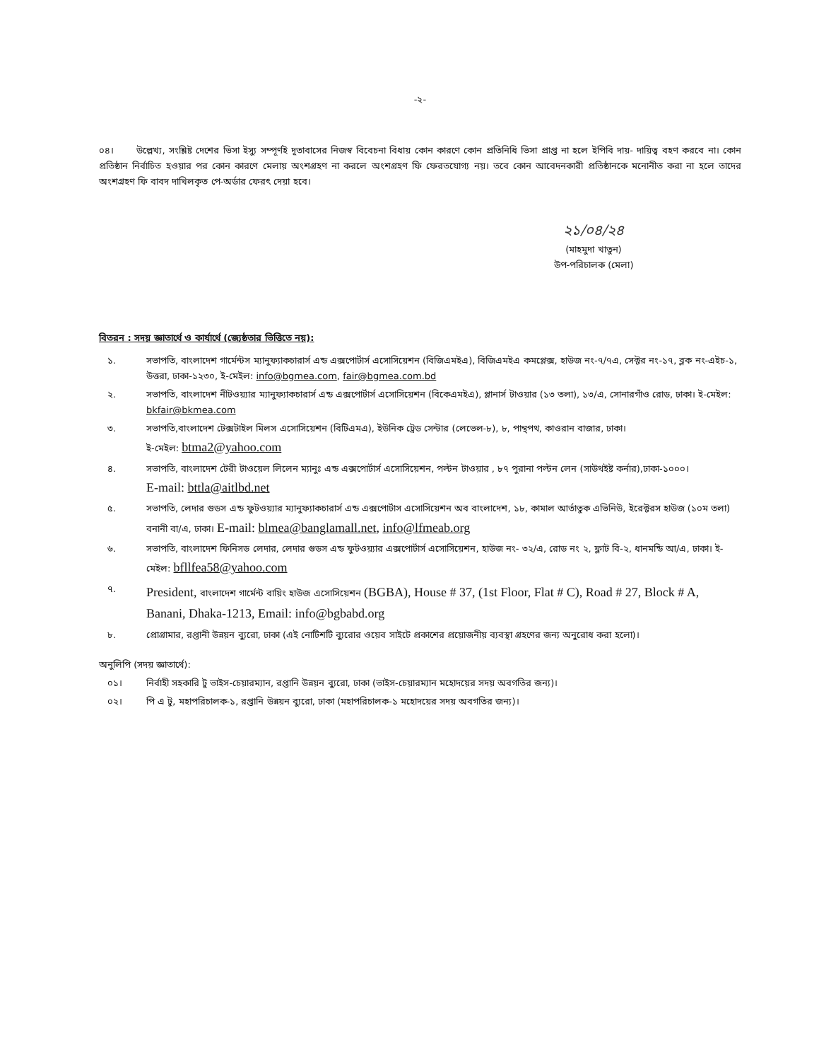-২-
০৪। উল্লেখ্য, সংশ্লিষ্ট দেশের ভিসা ইস্যু সম্পূর্ণই দূতাবাসের নিজস্ব বিবেচনা বিধায় কোন কারণে কোন প্রতিনিধি ভিসা প্রাপ্ত না হলে ইপিবি দায়- দায়িত্ব বহণ করবে না। কোন প্রতিষ্ঠান নির্বাচিত হওয়ার পর কোন কারণে মেলায় অংশগ্রহণ না করলে অংশগ্রহণ ফি ফেরতযোগ্য নয়। তবে কোন আবেদনকারী প্রতিষ্ঠানকে মনোনীত করা না হলে তাদের অংশগ্রহণ ফি বাবদ দাখিলকৃত পে-অর্ডার ফেরৎ দেয়া হবে।
২১/০৪/২৪
(মাহমুদা খাতুন)
উপ-পরিচালক (মেলা)
বিতরন : সদয় জ্ঞাতার্থে ও কার্যার্থে (জ্যেষ্ঠতার ভিত্তিতে নয়):
১. সভাপতি, বাংলাদেশ গার্মেন্টস ম্যানুফ্যাকচারার্স এন্ড এক্সপোর্টার্স এসোসিয়েশন (বিজিএমইএ), বিজিএমইএ কমপ্লেক্স, হাউজ নং-৭/৭এ, সেক্টর নং-১৭, ব্লক নং-এইচ-১, উত্তরা, ঢাকা-১২৩০, ই-মেইল: info@bgmea.com, fair@bgmea.com.bd
২. সভাপতি, বাংলাদেশ নীটওয়্যার ম্যানুফ্যাকচারার্স এন্ড এক্সপোর্টার্স এসোসিয়েশন (বিকেএমইএ), প্লানার্স টাওয়ার (১৩ তলা), ১৩/এ, সোনারগাঁও রোড, ঢাকা। ই-মেইল: bkfair@bkmea.com
৩. সভাপতি,বাংলাদেশ টেক্সটাইল মিলস এসোসিয়েশন (বিটিএমএ), ইউনিক ট্রেড সেন্টার (লেভেল-৮), ৮, পান্থপথ, কাওরান বাজার, ঢাকা।
ই-মেইল: btma2@yahoo.com
৪. সভাপতি, বাংলাদেশ টেরী টাওয়েল লিলেন ম্যানুঃ এন্ড এক্সপোর্টার্স এসোসিয়েশন, পল্টন টাওয়ার , ৮৭ পুরানা পল্টন লেন (সাউথইষ্ট কর্নার),ঢাকা-১০০০।
E-mail: bttla@aitlbd.net
৫. সভাপতি, লেদার গুডস এন্ড ফুটওয়্যার ম্যানুফ্যাকচারার্স এন্ড এক্সপোর্টাস এসোসিয়েশন অব বাংলাদেশ, ১৮, কামাল আর্তাতুক এভিনিউ, ইরেক্টরস হাউজ (১০ম তলা) বনানী বা/এ, ঢাকা। E-mail: blmea@banglamall.net, info@lfmeab.org
৬. সভাপতি, বাংলাদেশ ফিনিসড লেদার, লেদার গুডস এন্ড ফুটওয়্যার এক্সপোর্টার্স এসোসিয়েশন, হাউজ নং- ৩২/এ, রোড নং ২, ফ্লাট বি-২, ধানমন্ডি আ/এ, ঢাকা। ই-মেইল: bfllfea58@yahoo.com
৭. President, বাংলাদেশ গার্মেন্ট বায়িং হাউজ এসোসিয়েশন (BGBA), House # 37, (1st Floor, Flat # C), Road # 27, Block # A, Banani, Dhaka-1213, Email: info@bgbabd.org
৮. প্রোগ্রামার, রপ্তানী উন্নয়ন ব্যুরো, ঢাকা (এই নোটিশটি ব্যুরোর ওয়েব সাইটে প্রকাশের প্রয়োজনীয় ব্যবস্থা গ্রহণের জন্য অনুরোধ করা হলো)।
অনুলিপি (সদয় জ্ঞাতার্থে):
০১। নির্বাহী সহকারি টু ভাইস-চেয়ারম্যান, রপ্তানি উন্নয়ন ব্যুরো, ঢাকা (ভাইস-চেয়ারম্যান মহোদয়ের সদয় অবগতির জন্য)।
০২। পি এ টু, মহাপরিচালক-১, রপ্তানি উন্নয়ন ব্যুরো, ঢাকা (মহাপরিচালক-১ মহোদয়ের সদয় অবগতির জন্য)।